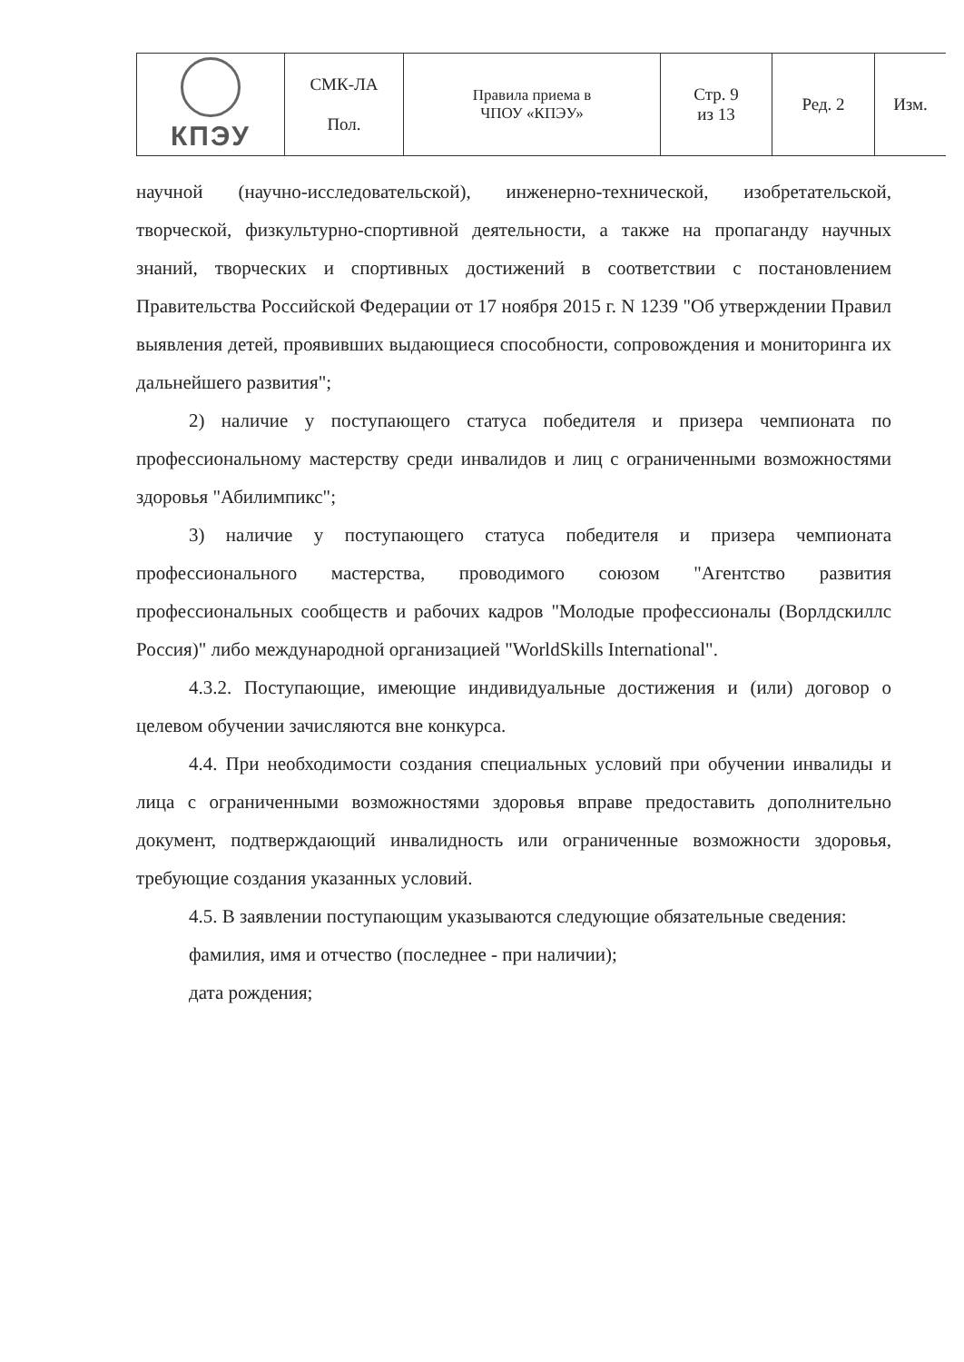| КПЭУ | СМК-ЛА Пол. | Правила приема в ЧПОУ «КПЭУ» | Стр. 9 из 13 | Ред. 2 | Изм. |
научной (научно-исследовательской), инженерно-технической, изобретательской, творческой, физкультурно-спортивной деятельности, а также на пропаганду научных знаний, творческих и спортивных достижений в соответствии с постановлением Правительства Российской Федерации от 17 ноября 2015 г. N 1239 "Об утверждении Правил выявления детей, проявивших выдающиеся способности, сопровождения и мониторинга их дальнейшего развития";
2) наличие у поступающего статуса победителя и призера чемпионата по профессиональному мастерству среди инвалидов и лиц с ограниченными возможностями здоровья "Абилимпикс";
3) наличие у поступающего статуса победителя и призера чемпионата профессионального мастерства, проводимого союзом "Агентство развития профессиональных сообществ и рабочих кадров "Молодые профессионалы (Ворлдскиллс Россия)" либо международной организацией "WorldSkills International".
4.3.2. Поступающие, имеющие индивидуальные достижения и (или) договор о целевом обучении зачисляются вне конкурса.
4.4. При необходимости создания специальных условий при обучении инвалиды и лица с ограниченными возможностями здоровья вправе предоставить дополнительно документ, подтверждающий инвалидность или ограниченные возможности здоровья, требующие создания указанных условий.
4.5. В заявлении поступающим указываются следующие обязательные сведения:
фамилия, имя и отчество (последнее - при наличии);
дата рождения;